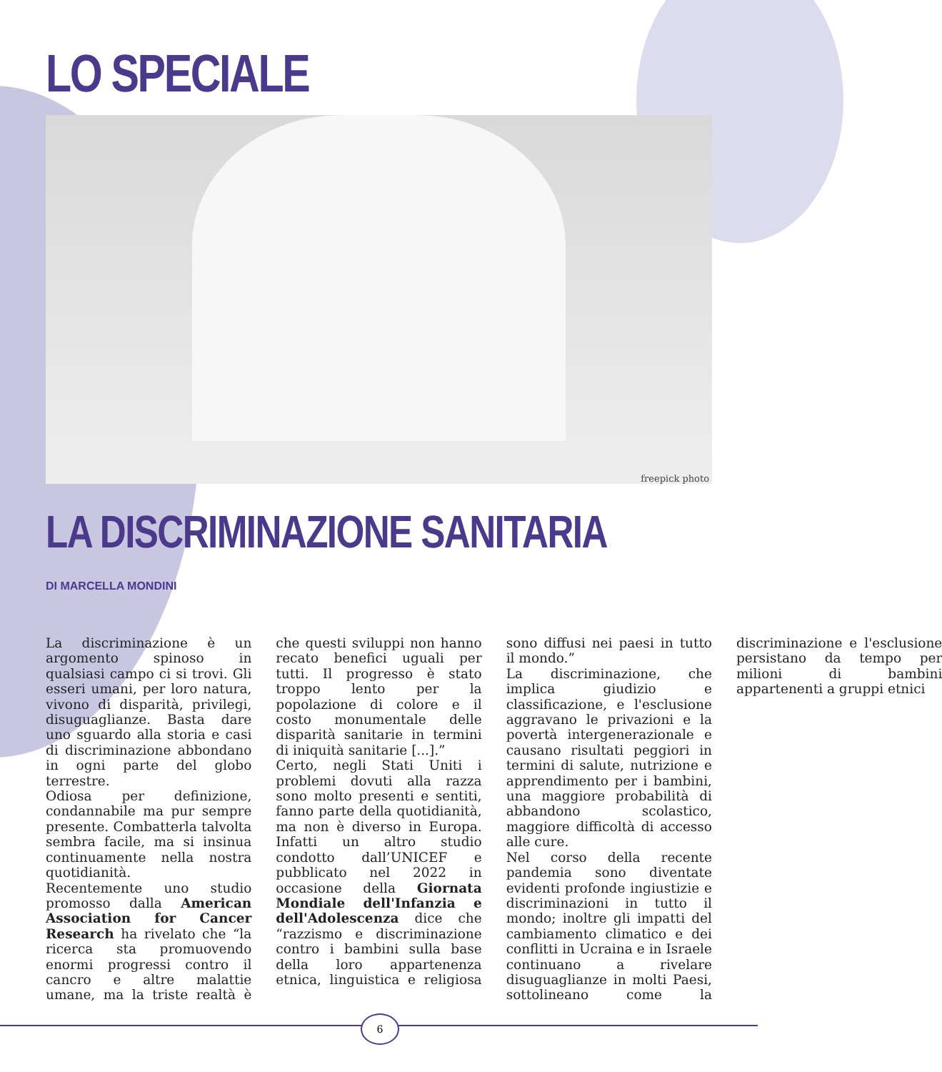LO SPECIALE
freepick photo
LA DISCRIMINAZIONE SANITARIA
DI MARCELLA MONDINI
La discriminazione è un argomento spinoso in qualsiasi campo ci si trovi. Gli esseri umani, per loro natura, vivono di disparità, privilegi, disuguaglianze. Basta dare uno sguardo alla storia e casi di discriminazione abbondano in ogni parte del globo terrestre.
Odiosa per definizione, condannabile ma pur sempre presente. Combatterla talvolta sembra facile, ma si insinua continuamente nella nostra quotidianità.
Recentemente uno studio promosso dalla American Association for Cancer Research ha rivelato che “la ricerca sta promuovendo enormi progressi contro il cancro e altre malattie umane, ma la triste realtà è che questi sviluppi non hanno recato benefici uguali per tutti. Il progresso è stato troppo lento per la popolazione di colore e il costo monumentale delle disparità sanitarie in termini di iniquità sanitarie [...].”
Certo, negli Stati Uniti i problemi dovuti alla razza sono molto presenti e sentiti, fanno parte della quotidianità, ma non è diverso in Europa. Infatti un altro studio condotto dall’UNICEF e pubblicato nel 2022 in occasione della Giornata Mondiale dell'Infanzia e dell'Adolescenza dice che “razzismo e discriminazione contro i bambini sulla base della loro appartenenza etnica, linguistica e religiosa sono diffusi nei paesi in tutto il mondo.”
La discriminazione, che implica giudizio e classificazione, e l'esclusione aggravano le privazioni e la povertà intergenerazionale e causano risultati peggiori in termini di salute, nutrizione e apprendimento per i bambini, una maggiore probabilità di abbandono scolastico, maggiore difficoltà di accesso alle cure.
Nel corso della recente pandemia sono diventate evidenti profonde ingiustizie e discriminazioni in tutto il mondo; inoltre gli impatti del cambiamento climatico e dei conflitti in Ucraina e in Israele continuano a rivelare disuguaglianze in molti Paesi, sottolineano come la discriminazione e l'esclusione persistano da tempo per milioni di bambini appartenenti a gruppi etnici
6